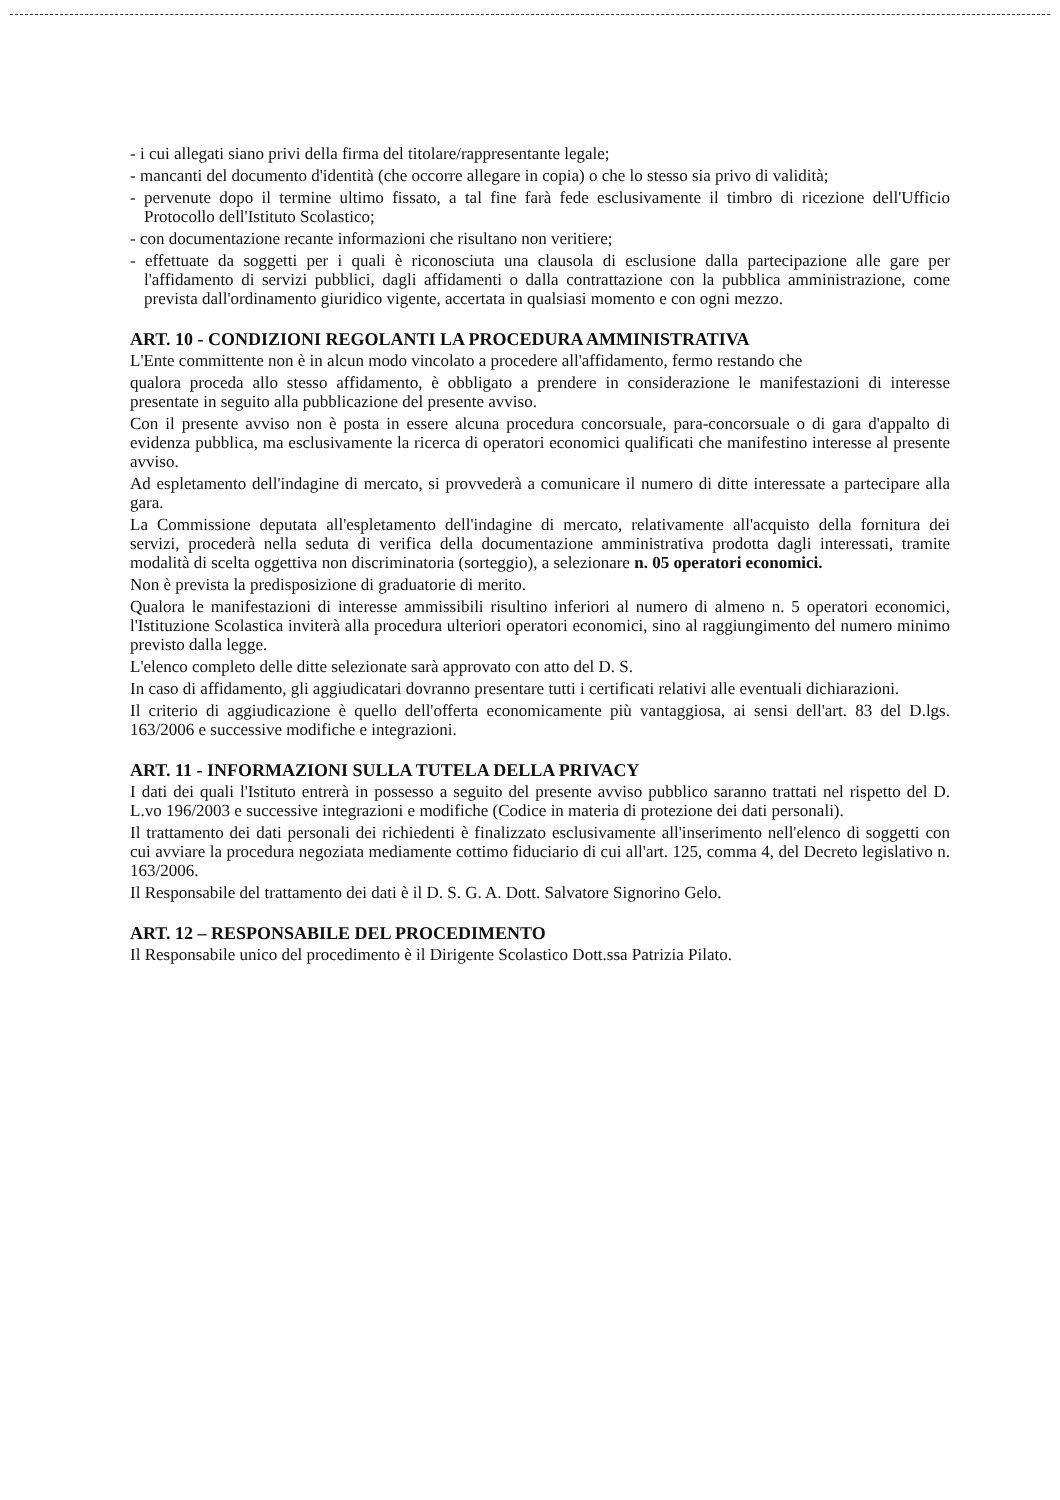- i cui allegati siano privi della firma del titolare/rappresentante legale;
- mancanti del documento d'identità (che occorre allegare in copia) o che lo stesso sia privo di validità;
- pervenute dopo il termine ultimo fissato, a tal fine farà fede esclusivamente il timbro di ricezione dell'Ufficio Protocollo dell'Istituto Scolastico;
- con documentazione recante informazioni che risultano non veritiere;
- effettuate da soggetti per i quali è riconosciuta una clausola di esclusione dalla partecipazione alle gare per l'affidamento di servizi pubblici, dagli affidamenti o dalla contrattazione con la pubblica amministrazione, come prevista dall'ordinamento giuridico vigente, accertata in qualsiasi momento e con ogni mezzo.
ART. 10 - CONDIZIONI REGOLANTI LA PROCEDURA AMMINISTRATIVA
L'Ente committente non è in alcun modo vincolato a procedere all'affidamento, fermo restando che
qualora proceda allo stesso affidamento, è obbligato a prendere in considerazione le manifestazioni di interesse presentate in seguito alla pubblicazione del presente avviso.
Con il presente avviso non è posta in essere alcuna procedura concorsuale, para-concorsuale o di gara d'appalto di evidenza pubblica, ma esclusivamente la ricerca di operatori economici qualificati che manifestino interesse al presente avviso.
Ad espletamento dell'indagine di mercato, si provvederà a comunicare il numero di ditte interessate a partecipare alla gara.
La Commissione deputata all'espletamento dell'indagine di mercato, relativamente all'acquisto della fornitura dei servizi, procederà nella seduta di verifica della documentazione amministrativa prodotta dagli interessati, tramite modalità di scelta oggettiva non discriminatoria (sorteggio), a selezionare n. 05 operatori economici.
Non è prevista la predisposizione di graduatorie di merito.
Qualora le manifestazioni di interesse ammissibili risultino inferiori al numero di almeno n. 5 operatori economici, l'Istituzione Scolastica inviterà alla procedura ulteriori operatori economici, sino al raggiungimento del numero minimo previsto dalla legge.
L'elenco completo delle ditte selezionate sarà approvato con atto del D. S.
In caso di affidamento, gli aggiudicatari dovranno presentare tutti i certificati relativi alle eventuali dichiarazioni.
Il criterio di aggiudicazione è quello dell'offerta economicamente più vantaggiosa, ai sensi dell'art. 83 del D.lgs. 163/2006 e successive modifiche e integrazioni.
ART. 11 - INFORMAZIONI SULLA TUTELA DELLA PRIVACY
I dati dei quali l'Istituto entrerà in possesso a seguito del presente avviso pubblico saranno trattati nel rispetto del D. L.vo 196/2003 e successive integrazioni e modifiche (Codice in materia di protezione dei dati personali).
Il trattamento dei dati personali dei richiedenti è finalizzato esclusivamente all'inserimento nell'elenco di soggetti con cui avviare la procedura negoziata mediamente cottimo fiduciario di cui all'art. 125, comma 4, del Decreto legislativo n. 163/2006.
Il Responsabile del trattamento dei dati è il D. S. G. A. Dott. Salvatore Signorino Gelo.
ART. 12 – RESPONSABILE DEL PROCEDIMENTO
Il Responsabile unico del procedimento è il Dirigente Scolastico Dott.ssa Patrizia Pilato.